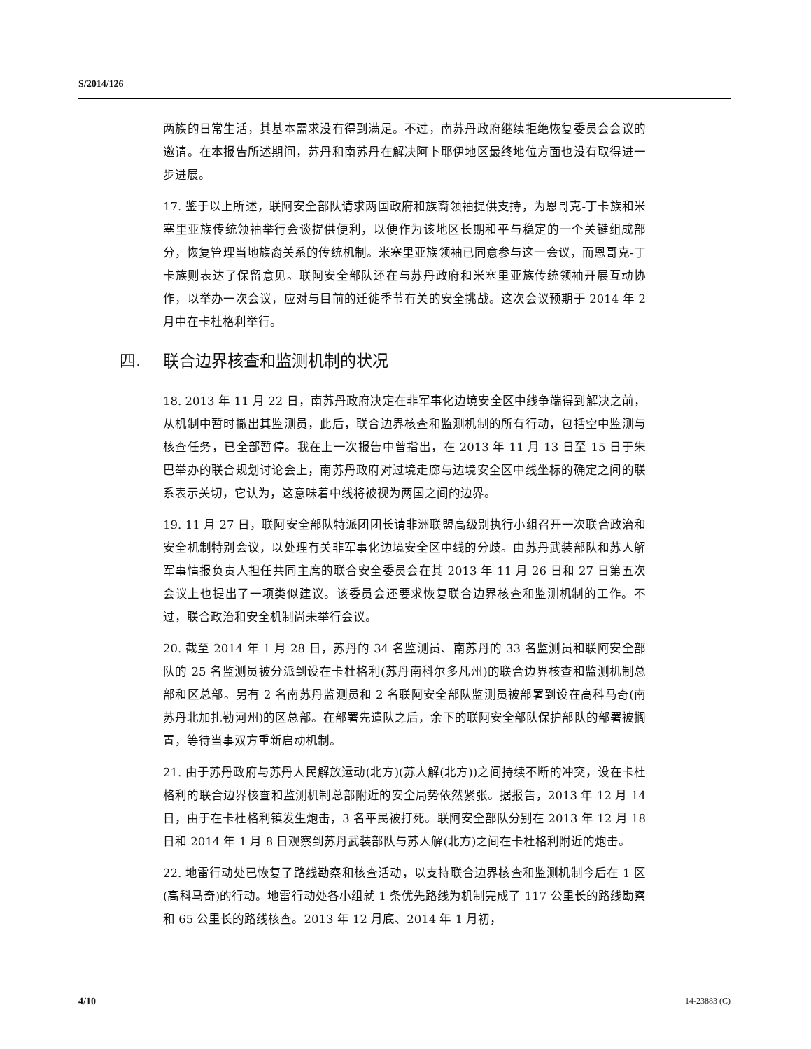S/2014/126
两族的日常生活，其基本需求没有得到满足。不过，南苏丹政府继续拒绝恢复委员会会议的邀请。在本报告所述期间，苏丹和南苏丹在解决阿卜耶伊地区最终地位方面也没有取得进一步进展。
17. 鉴于以上所述，联阿安全部队请求两国政府和族裔领袖提供支持，为恩哥克-丁卡族和米塞里亚族传统领袖举行会谈提供便利，以便作为该地区长期和平与稳定的一个关键组成部分，恢复管理当地族裔关系的传统机制。米塞里亚族领袖已同意参与这一会议，而恩哥克-丁卡族则表达了保留意见。联阿安全部队还在与苏丹政府和米塞里亚族传统领袖开展互动协作，以举办一次会议，应对与目前的迁徙季节有关的安全挑战。这次会议预期于 2014 年 2 月中在卡杜格利举行。
四. 联合边界核查和监测机制的状况
18. 2013 年 11 月 22 日，南苏丹政府决定在非军事化边境安全区中线争端得到解决之前，从机制中暂时撤出其监测员，此后，联合边界核查和监测机制的所有行动，包括空中监测与核查任务，已全部暂停。我在上一次报告中曾指出，在 2013 年 11 月 13 日至 15 日于朱巴举办的联合规划讨论会上，南苏丹政府对过境走廊与边境安全区中线坐标的确定之间的联系表示关切，它认为，这意味着中线将被视为两国之间的边界。
19. 11 月 27 日，联阿安全部队特派团团长请非洲联盟高级别执行小组召开一次联合政治和安全机制特别会议，以处理有关非军事化边境安全区中线的分歧。由苏丹武装部队和苏人解军事情报负责人担任共同主席的联合安全委员会在其 2013 年 11 月 26 日和 27 日第五次会议上也提出了一项类似建议。该委员会还要求恢复联合边界核查和监测机制的工作。不过，联合政治和安全机制尚未举行会议。
20. 截至 2014 年 1 月 28 日，苏丹的 34 名监测员、南苏丹的 33 名监测员和联阿安全部队的 25 名监测员被分派到设在卡杜格利(苏丹南科尔多凡州)的联合边界核查和监测机制总部和区总部。另有 2 名南苏丹监测员和 2 名联阿安全部队监测员被部署到设在高科马奇(南苏丹北加扎勒河州)的区总部。在部署先遣队之后，余下的联阿安全部队保护部队的部署被搁置，等待当事双方重新启动机制。
21. 由于苏丹政府与苏丹人民解放运动(北方)(苏人解(北方))之间持续不断的冲突，设在卡杜格利的联合边界核查和监测机制总部附近的安全局势依然紧张。据报告，2013 年 12 月 14 日，由于在卡杜格利镇发生炮击，3 名平民被打死。联阿安全部队分别在 2013 年 12 月 18 日和 2014 年 1 月 8 日观察到苏丹武装部队与苏人解(北方)之间在卡杜格利附近的炮击。
22. 地雷行动处已恢复了路线勘察和核查活动，以支持联合边界核查和监测机制今后在 1 区(高科马奇)的行动。地雷行动处各小组就 1 条优先路线为机制完成了 117 公里长的路线勘察和 65 公里长的路线核查。2013 年 12 月底、2014 年 1 月初，
4/10 14-23883 (C)